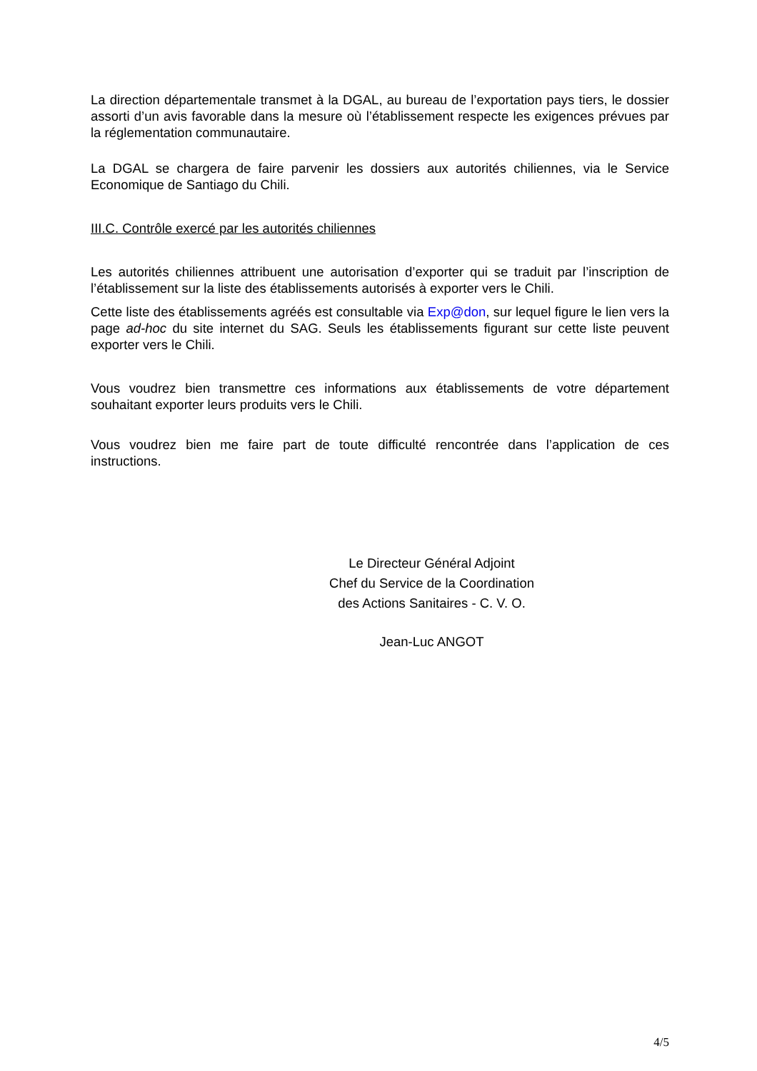La direction départementale transmet à la DGAL, au bureau de l’exportation pays tiers, le dossier assorti d’un avis favorable dans la mesure où l’établissement respecte les exigences prévues par la réglementation communautaire.
La DGAL se chargera de faire parvenir les dossiers aux autorités chiliennes, via le Service Economique de Santiago du Chili.
III.C. Contrôle exercé par les autorités chiliennes
Les autorités chiliennes attribuent une autorisation d’exporter qui se traduit par l’inscription de l’établissement sur la liste des établissements autorisés à exporter vers le Chili.
Cette liste des établissements agréés est consultable via Exp@don, sur lequel figure le lien vers la page ad-hoc du site internet du SAG. Seuls les établissements figurant sur cette liste peuvent exporter vers le Chili.
Vous voudrez bien transmettre ces informations aux établissements de votre département souhaitant exporter leurs produits vers le Chili.
Vous voudrez bien me faire part de toute difficulté rencontrée dans l’application de ces instructions.
Le Directeur Général Adjoint
Chef du Service de la Coordination
des Actions Sanitaires - C. V. O.
Jean-Luc ANGOT
4/5